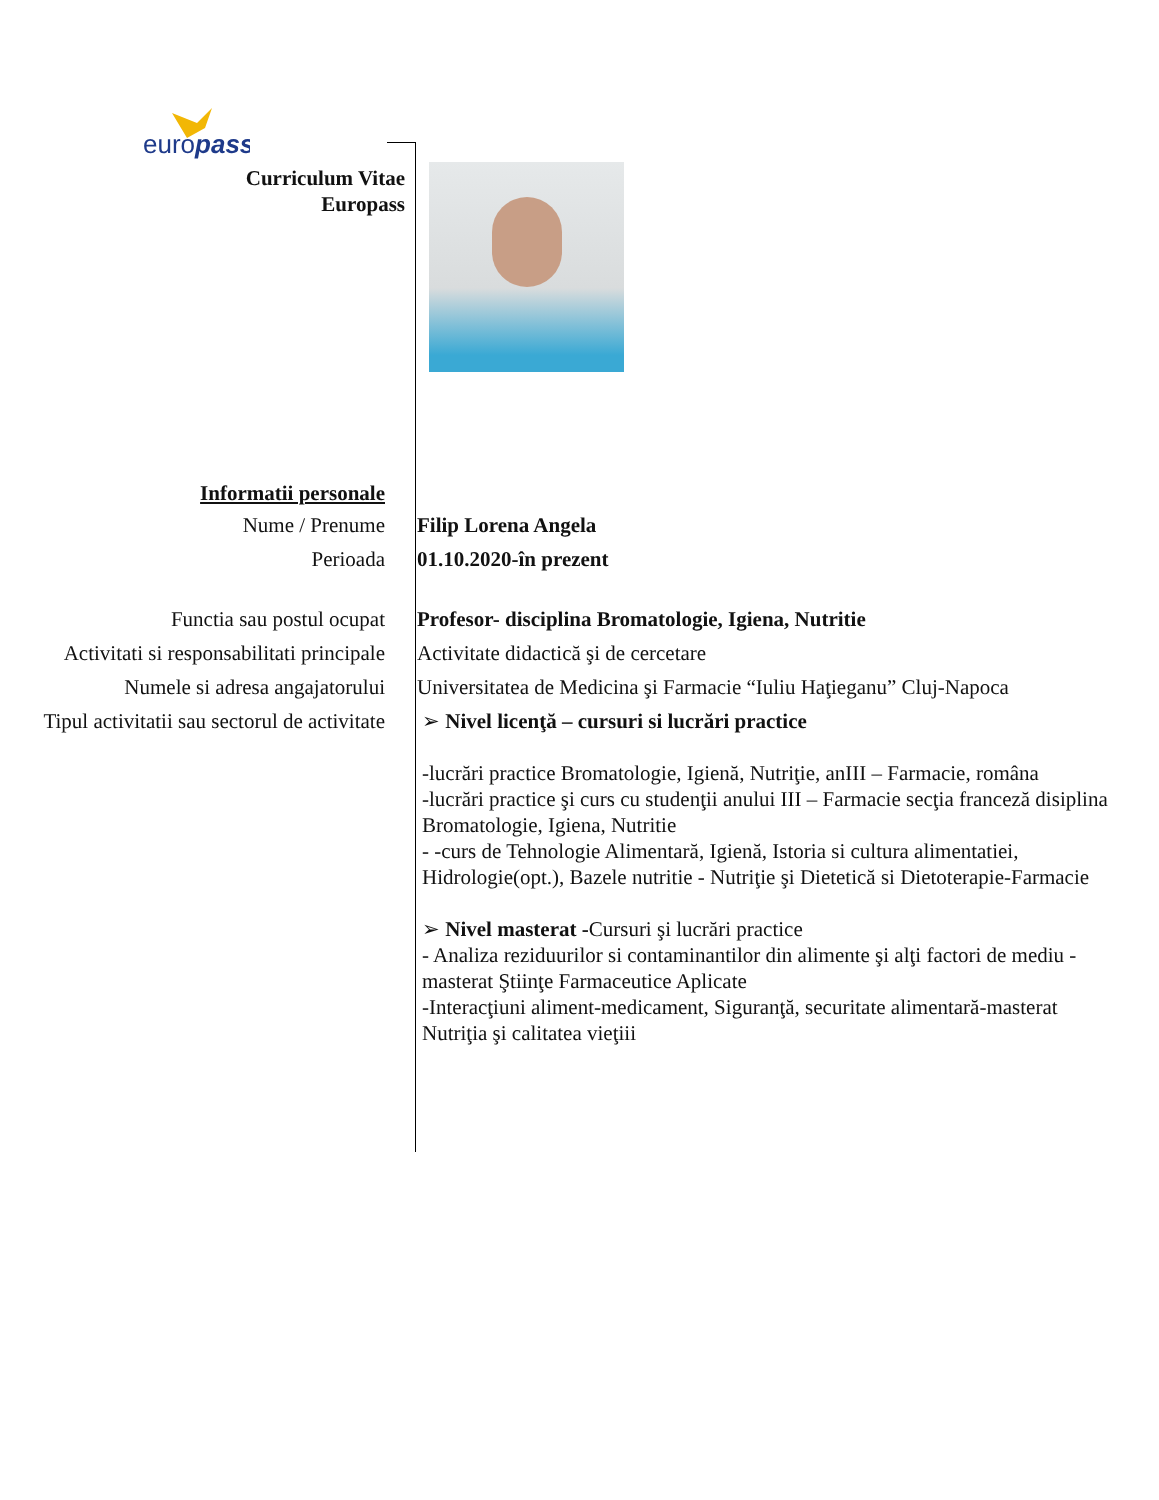europass
Curriculum Vitae
Europass
Informatii personale
Nume / Prenume Filip Lorena Angela
Perioada 01.10.2020-în prezent
Functia sau postul ocupat Profesor- disciplina Bromatologie, Igiena, Nutritie
Activitati si responsabilitati principale
Activitate didactică şi de cercetare
Numele si adresa angajatorului Universitatea de Medicina şi Farmacie “Iuliu Haţieganu” Cluj-Napoca
Tipul activitatii sau sectorul de activitate
➢ Nivel licenţă – cursuri si lucrări practice
-lucrări practice Bromatologie, Igienă, Nutriţie, anIII – Farmacie, româna
-lucrări practice şi curs cu studenţii anului III – Farmacie secţia franceză disiplina Bromatologie, Igiena, Nutritie
- -curs de Tehnologie Alimentară, Igienă, Istoria si cultura alimentatiei, Hidrologie(opt.), Bazele nutritie - Nutriţie şi Dietetică si Dietoterapie-Farmacie
➢ Nivel masterat -Cursuri şi lucrări practice
- Analiza reziduurilor si contaminantilor din alimente şi alţi factori de mediu - masterat Ştiinţe Farmaceutice Aplicate
-Interacţiuni aliment-medicament, Siguranţă, securitate alimentară-masterat Nutriţia şi calitatea vieţiii